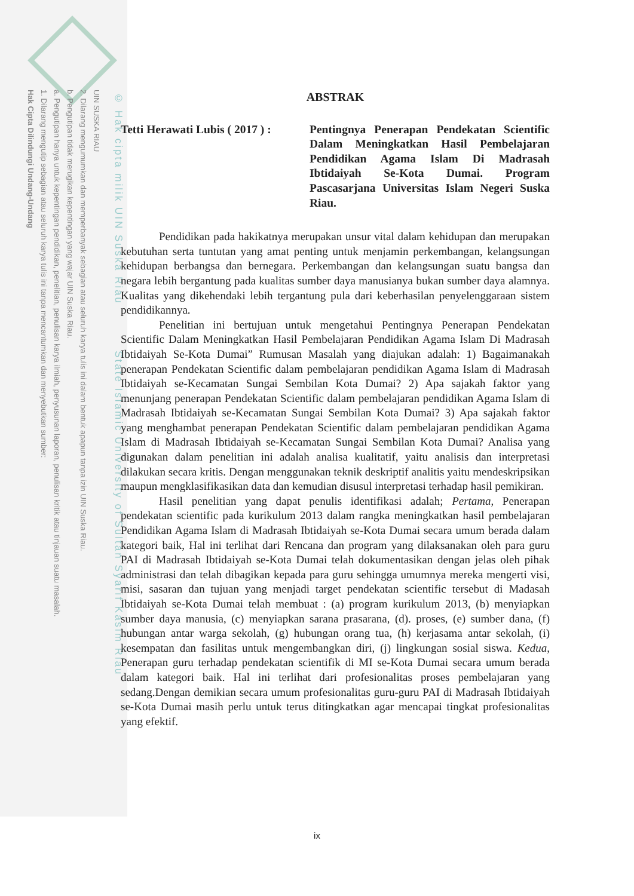UIN SUSKA RIAU
2. Dilarang mengumumkan dan memperbanyak sebagian atau seluruh karya tulis ini dalam bentuk apapun tanpa izin UIN Suska Riau.
b. Pengutipan tidak merugikan kepentingan yang wajar UIN Suska Riau.
a. Pengutipan hanya untuk kepentingan pendidikan, penelitian, penulisan karya ilmiah, penyusunan laporan, penulisan kritik atau tinjauan suatu masalah.
1. Dilarang mengutip sebagian atau seluruh karya tulis ini tanpa mencantumkan dan menyebutkan sumber:
Hak Cipta Dilindungi Undang-Undang
© Hak cipta milik UIN Suska Riau State Islamic University of Sultan Syarif Kasim Riau
ABSTRAK
Tetti Herawati Lubis ( 2017 ) :
Pentingnya Penerapan Pendekatan Scientific Dalam Meningkatkan Hasil Pembelajaran Pendidikan Agama Islam Di Madrasah Ibtidaiyah Se-Kota Dumai. Program Pascasarjana Universitas Islam Negeri Suska Riau.
Pendidikan pada hakikatnya merupakan unsur vital dalam kehidupan dan merupakan kebutuhan serta tuntutan yang amat penting untuk menjamin perkembangan, kelangsungan kehidupan berbangsa dan bernegara. Perkembangan dan kelangsungan suatu bangsa dan negara lebih bergantung pada kualitas sumber daya manusianya bukan sumber daya alamnya. Kualitas yang dikehendaki lebih tergantung pula dari keberhasilan penyelenggaraan sistem pendidikannya.
Penelitian ini bertujuan untuk mengetahui Pentingnya Penerapan Pendekatan Scientific Dalam Meningkatkan Hasil Pembelajaran Pendidikan Agama Islam Di Madrasah Ibtidaiyah Se-Kota Dumai” Rumusan Masalah yang diajukan adalah: 1) Bagaimanakah penerapan Pendekatan Scientific dalam pembelajaran pendidikan Agama Islam di Madrasah Ibtidaiyah se-Kecamatan Sungai Sembilan Kota Dumai? 2) Apa sajakah faktor yang menunjang penerapan Pendekatan Scientific dalam pembelajaran pendidikan Agama Islam di Madrasah Ibtidaiyah se-Kecamatan Sungai Sembilan Kota Dumai? 3) Apa sajakah faktor yang menghambat penerapan Pendekatan Scientific dalam pembelajaran pendidikan Agama Islam di Madrasah Ibtidaiyah se-Kecamatan Sungai Sembilan Kota Dumai? Analisa yang digunakan dalam penelitian ini adalah analisa kualitatif, yaitu analisis dan interpretasi dilakukan secara kritis. Dengan menggunakan teknik deskriptif analitis yaitu mendeskripsikan maupun mengklasifikasikan data dan kemudian disusul interpretasi terhadap hasil pemikiran.
Hasil penelitian yang dapat penulis identifikasi adalah; Pertama, Penerapan pendekatan scientific pada kurikulum 2013 dalam rangka meningkatkan hasil pembelajaran Pendidikan Agama Islam di Madrasah Ibtidaiyah se-Kota Dumai secara umum berada dalam kategori baik, Hal ini terlihat dari Rencana dan program yang dilaksanakan oleh para guru PAI di Madrasah Ibtidaiyah se-Kota Dumai telah dokumentasikan dengan jelas oleh pihak administrasi dan telah dibagikan kepada para guru sehingga umumnya mereka mengerti visi, misi, sasaran dan tujuan yang menjadi target pendekatan scientific tersebut di Madasah Ibtidaiyah se-Kota Dumai telah membuat : (a) program kurikulum 2013, (b) menyiapkan sumber daya manusia, (c) menyiapkan sarana prasarana, (d). proses, (e) sumber dana, (f) hubungan antar warga sekolah, (g) hubungan orang tua, (h) kerjasama antar sekolah, (i) kesempatan dan fasilitas untuk mengembangkan diri, (j) lingkungan sosial siswa. Kedua, Penerapan guru terhadap pendekatan scientifik di MI se-Kota Dumai secara umum berada dalam kategori baik. Hal ini terlihat dari profesionalitas proses pembelajaran yang sedang.Dengan demikian secara umum profesionalitas guru-guru PAI di Madrasah Ibtidaiyah se-Kota Dumai masih perlu untuk terus ditingkatkan agar mencapai tingkat profesionalitas yang efektif.
ix